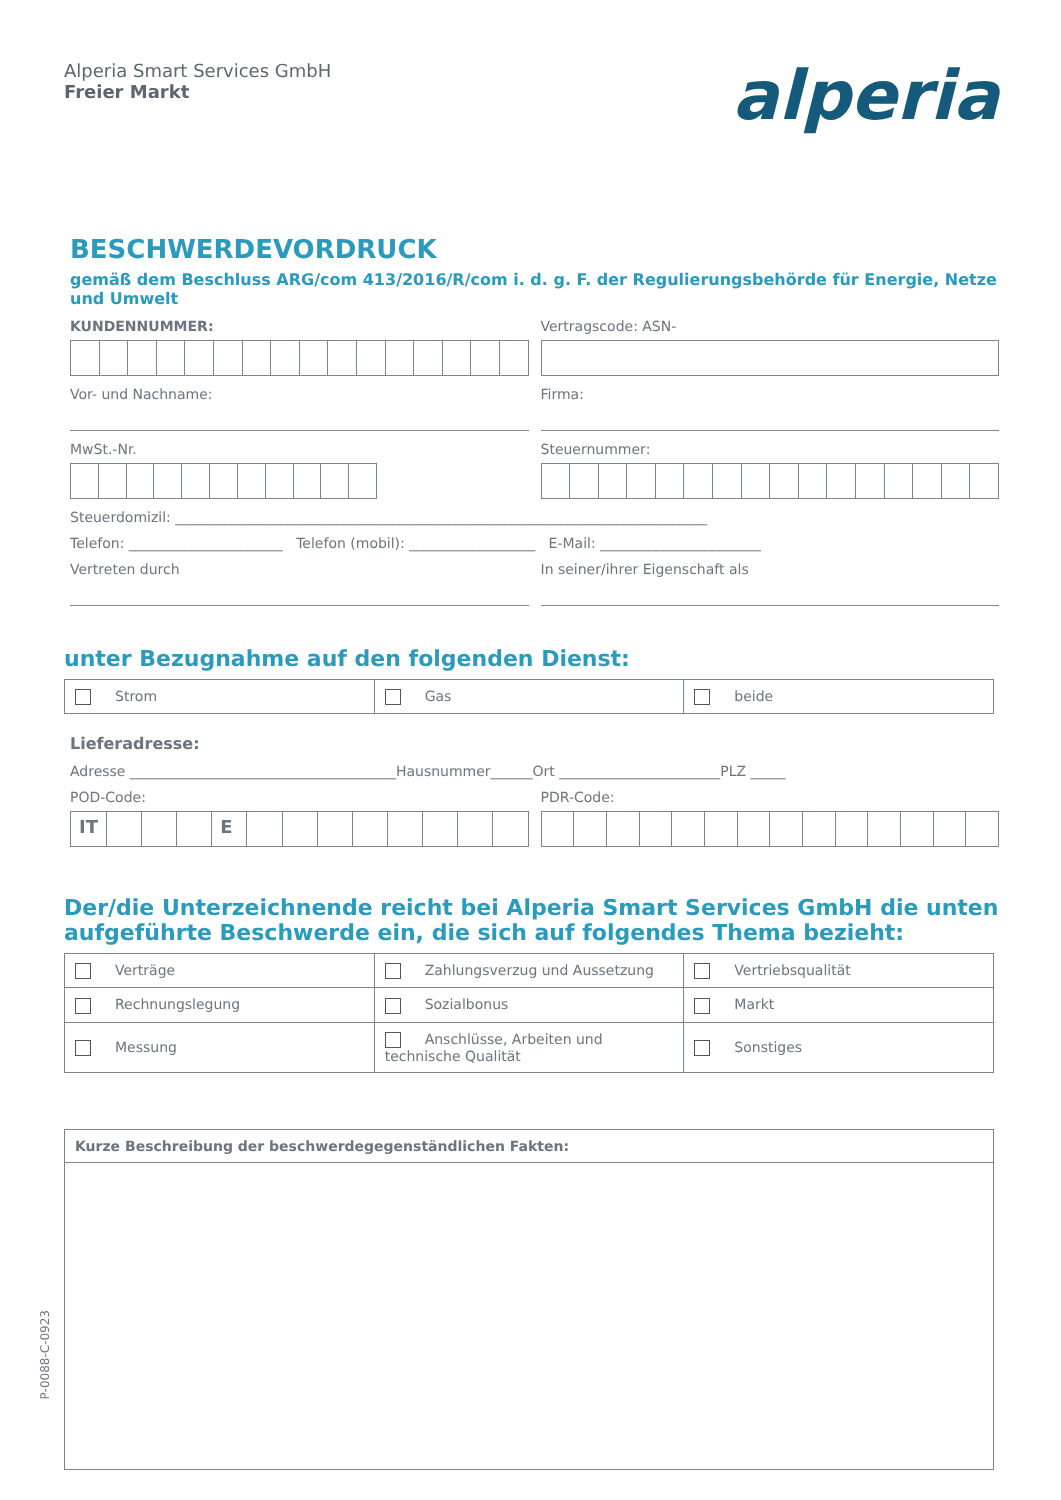Alperia Smart Services GmbH
Freier Markt
alperia
BESCHWERDEVORDRUCK
gemäß dem Beschluss ARG/com 413/2016/R/com i. d. g. F. der Regulierungsbehörde für Energie, Netze und Umwelt
KUNDENNUMMER: Vertragscode: ASN-
Vor- und Nachname: Firma:
MwSt.-Nr. Steuernummer:
Steuerdomizil: ____________________________________________________________________________
Telefon: ______________________ Telefon (mobil): __________________ E-Mail: _______________________
Vertreten durch In seiner/ihrer Eigenschaft als
unter Bezugnahme auf den folgenden Dienst:
| Strom | Gas | beide |
Lieferadresse:
Adresse ______________________________________Hausnummer______Ort _______________________PLZ _____
POD-Code:
IT E
PDR-Code:
Der/die Unterzeichnende reicht bei Alperia Smart Services GmbH die unten aufgeführte Beschwerde ein, die sich auf folgendes Thema bezieht:
| Verträge | Zahlungsverzug und Aussetzung | Vertriebsqualität |
| Rechnungslegung | Sozialbonus | Markt |
| Messung | Anschlüsse, Arbeiten und technische Qualität | Sonstiges |
| Kurze Beschreibung der beschwerdegegenständlichen Fakten: |
P-0088-C-0923